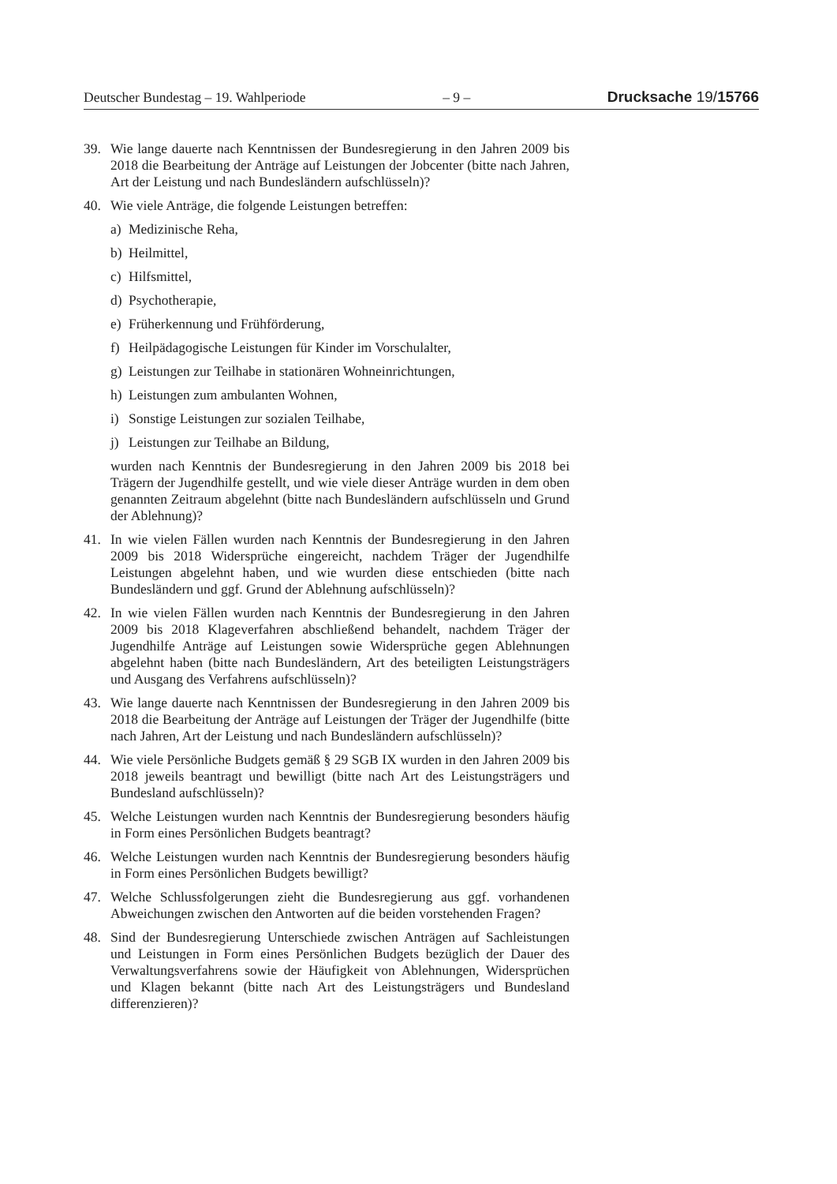Deutscher Bundestag – 19. Wahlperiode – 9 – Drucksache 19/15766
39. Wie lange dauerte nach Kenntnissen der Bundesregierung in den Jahren 2009 bis 2018 die Bearbeitung der Anträge auf Leistungen der Jobcenter (bitte nach Jahren, Art der Leistung und nach Bundesländern aufschlüsseln)?
40. Wie viele Anträge, die folgende Leistungen betreffen:
a) Medizinische Reha,
b) Heilmittel,
c) Hilfsmittel,
d) Psychotherapie,
e) Früherkennung und Frühförderung,
f) Heilpädagogische Leistungen für Kinder im Vorschulalter,
g) Leistungen zur Teilhabe in stationären Wohneinrichtungen,
h) Leistungen zum ambulanten Wohnen,
i) Sonstige Leistungen zur sozialen Teilhabe,
j) Leistungen zur Teilhabe an Bildung,
wurden nach Kenntnis der Bundesregierung in den Jahren 2009 bis 2018 bei Trägern der Jugendhilfe gestellt, und wie viele dieser Anträge wurden in dem oben genannten Zeitraum abgelehnt (bitte nach Bundesländern aufschlüsseln und Grund der Ablehnung)?
41. In wie vielen Fällen wurden nach Kenntnis der Bundesregierung in den Jahren 2009 bis 2018 Widersprüche eingereicht, nachdem Träger der Jugendhilfe Leistungen abgelehnt haben, und wie wurden diese entschieden (bitte nach Bundesländern und ggf. Grund der Ablehnung aufschlüsseln)?
42. In wie vielen Fällen wurden nach Kenntnis der Bundesregierung in den Jahren 2009 bis 2018 Klageverfahren abschließend behandelt, nachdem Träger der Jugendhilfe Anträge auf Leistungen sowie Widersprüche gegen Ablehnungen abgelehnt haben (bitte nach Bundesländern, Art des beteiligten Leistungsträgers und Ausgang des Verfahrens aufschlüsseln)?
43. Wie lange dauerte nach Kenntnissen der Bundesregierung in den Jahren 2009 bis 2018 die Bearbeitung der Anträge auf Leistungen der Träger der Jugendhilfe (bitte nach Jahren, Art der Leistung und nach Bundesländern aufschlüsseln)?
44. Wie viele Persönliche Budgets gemäß § 29 SGB IX wurden in den Jahren 2009 bis 2018 jeweils beantragt und bewilligt (bitte nach Art des Leistungsträgers und Bundesland aufschlüsseln)?
45. Welche Leistungen wurden nach Kenntnis der Bundesregierung besonders häufig in Form eines Persönlichen Budgets beantragt?
46. Welche Leistungen wurden nach Kenntnis der Bundesregierung besonders häufig in Form eines Persönlichen Budgets bewilligt?
47. Welche Schlussfolgerungen zieht die Bundesregierung aus ggf. vorhandenen Abweichungen zwischen den Antworten auf die beiden vorstehenden Fragen?
48. Sind der Bundesregierung Unterschiede zwischen Anträgen auf Sachleistungen und Leistungen in Form eines Persönlichen Budgets bezüglich der Dauer des Verwaltungsverfahrens sowie der Häufigkeit von Ablehnungen, Widersprüchen und Klagen bekannt (bitte nach Art des Leistungsträgers und Bundesland differenzieren)?